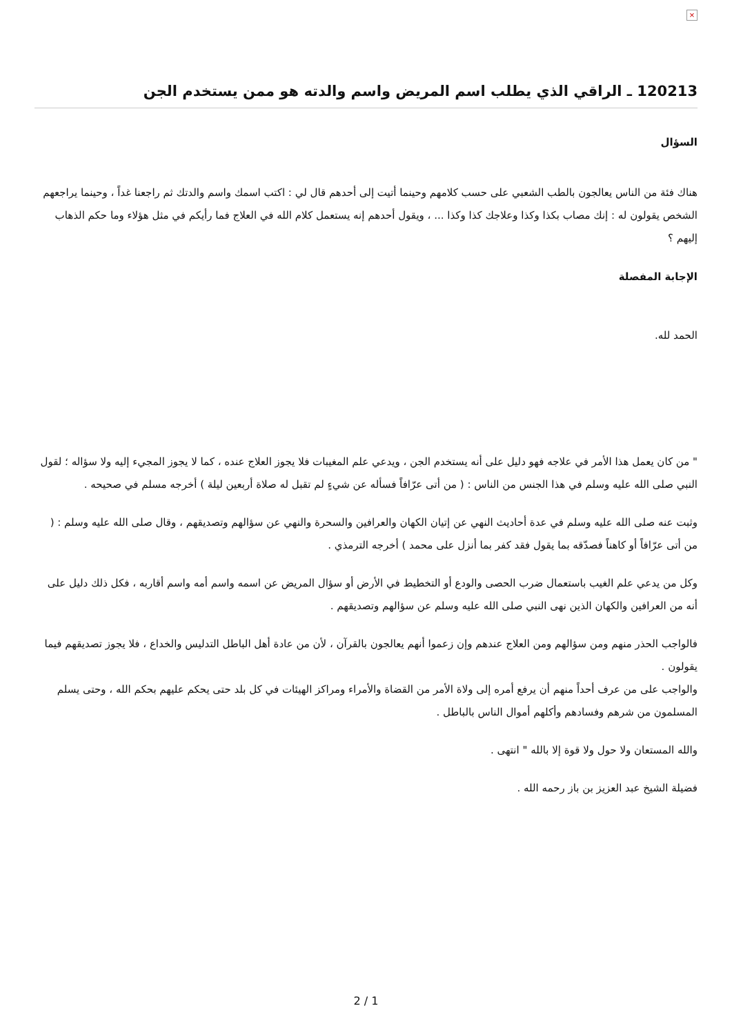×
120213 ـ الراقي الذي يطلب اسم المريض واسم والدته هو ممن يستخدم الجن
السؤال
هناك فئة من الناس يعالجون بالطب الشعبي على حسب كلامهم وحينما أتيت إلى أحدهم قال لي : اكتب اسمك واسم والدتك ثم راجعنا غداً ، وحينما يراجعهم الشخص يقولون له : إنك مصاب بكذا وكذا وعلاجك كذا وكذا ... ، ويقول أحدهم إنه يستعمل كلام الله في العلاج فما رأيكم في مثل هؤلاء وما حكم الذهاب إليهم ؟
الإجابة المفصلة
الحمد لله.
" من كان يعمل هذا الأمر في علاجه فهو دليل على أنه يستخدم الجن ، ويدعي علم المغيبات فلا يجوز العلاج عنده ، كما لا يجوز المجيء إليه ولا سؤاله ؛ لقول النبي صلى الله عليه وسلم في هذا الجنس من الناس : ( من أتى عرّافاً فسأله عن شيءٍ لم تقبل له صلاة أربعين ليلة ) أخرجه مسلم في صحيحه .
وثبت عنه صلى الله عليه وسلم في عدة أحاديث النهي عن إتيان الكهان والعرافين والسحرة والنهي عن سؤالهم وتصديقهم ، وقال صلى الله عليه وسلم : ( من أتى عرّافاً أو كاهناً فصدّقه بما يقول فقد كفر بما أنزل على محمد ) أخرجه الترمذي .
وكل من يدعي علم الغيب باستعمال ضرب الحصى والودع أو التخطيط في الأرض أو سؤال المريض عن اسمه واسم أمه واسم أقاربه ، فكل ذلك دليل على أنه من العرافين والكهان الذين نهى النبي صلى الله عليه وسلم عن سؤالهم وتصديقهم .
فالواجب الحذر منهم ومن سؤالهم ومن العلاج عندهم وإن زعموا أنهم يعالجون بالقرآن ، لأن من عادة أهل الباطل التدليس والخداع ، فلا يجوز تصديقهم فيما يقولون .
والواجب على من عرف أحداً منهم أن يرفع أمره إلى ولاة الأمر من القضاة والأمراء ومراكز الهيئات في كل بلد حتى يحكم عليهم بحكم الله ، وحتى يسلم المسلمون من شرهم وفسادهم وأكلهم أموال الناس بالباطل .
والله المستعان ولا حول ولا قوة إلا بالله " انتهى .
فضيلة الشيخ عبد العزيز بن باز رحمه الله .
2 / 1